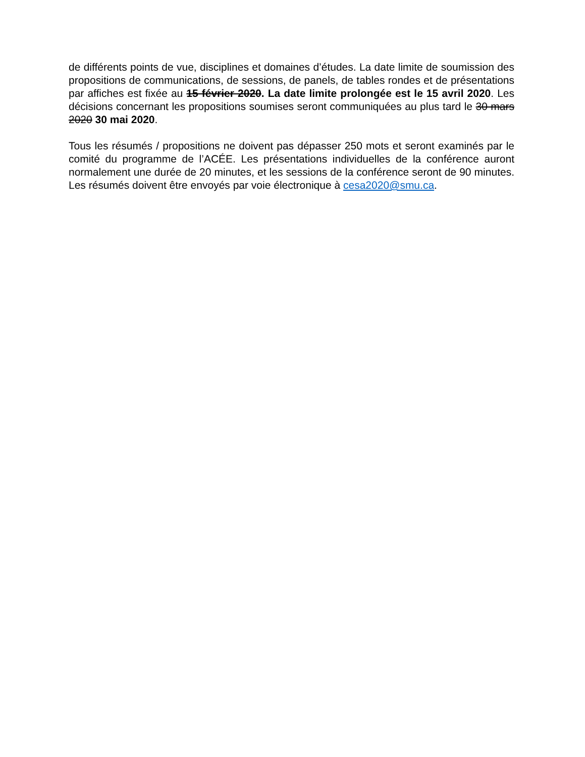de différents points de vue, disciplines et domaines d’études. La date limite de soumission des propositions de communications, de sessions, de panels, de tables rondes et de présentations par affiches est fixée au 15 février 2020. La date limite prolongée est le 15 avril 2020. Les décisions concernant les propositions soumises seront communiquées au plus tard le 30 mars 2020 30 mai 2020.
Tous les résumés / propositions ne doivent pas dépasser 250 mots et seront examinés par le comité du programme de l’ACÉE. Les présentations individuelles de la conférence auront normalement une durée de 20 minutes, et les sessions de la conférence seront de 90 minutes. Les résumés doivent être envoyés par voie électronique à cesa2020@smu.ca.